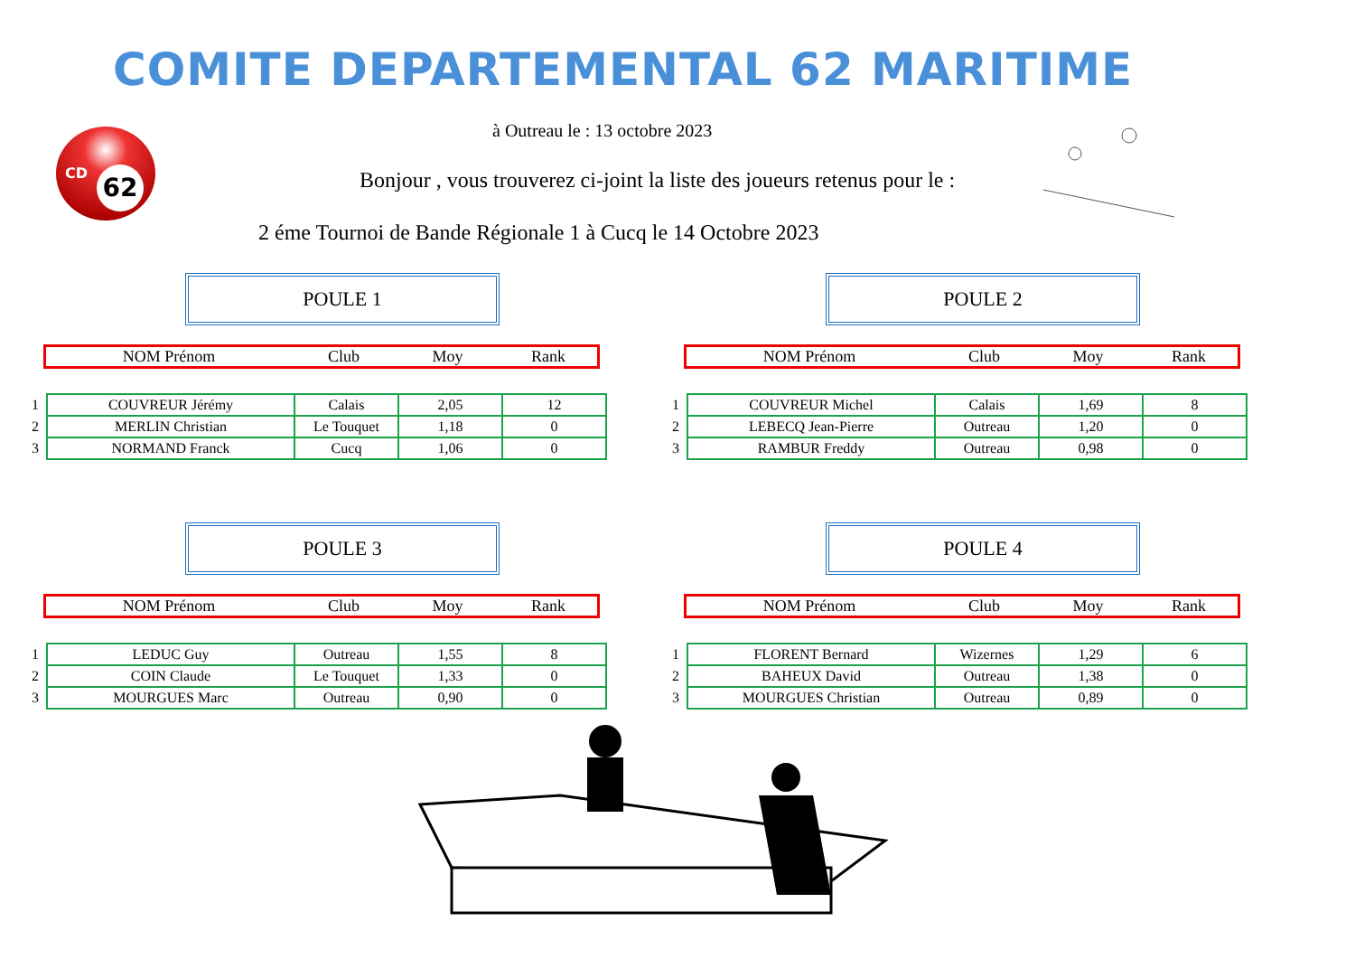COMITE DEPARTEMENTAL 62 MARITIME
CD 62 à Outreau le : 13 octobre 2023
Bonjour , vous trouverez ci-joint la liste des joueurs retenus pour le :
2 éme Tournoi de Bande Régionale 1 à Cucq le 14 Octobre 2023
POULE 1 POULE 2
| NOM Prénom | Club | Moy | Rank |
| NOM Prénom | Club | Moy | Rank |
| 1 | COUVREUR Jérémy | Calais | 2,05 | 12 |
| 2 | MERLIN Christian | Le Touquet | 1,18 | 0 |
| 3 | NORMAND Franck | Cucq | 1,06 | 0 |
| 1 | COUVREUR Michel | Calais | 1,69 | 8 |
| 2 | LEBECQ Jean-Pierre | Outreau | 1,20 | 0 |
| 3 | RAMBUR Freddy | Outreau | 0,98 | 0 |
POULE 3 POULE 4
| NOM Prénom | Club | Moy | Rank |
| NOM Prénom | Club | Moy | Rank |
| 1 | LEDUC Guy | Outreau | 1,55 | 8 |
| 2 | COIN Claude | Le Touquet | 1,33 | 0 |
| 3 | MOURGUES Marc | Outreau | 0,90 | 0 |
| 1 | FLORENT Bernard | Wizernes | 1,29 | 6 |
| 2 | BAHEUX David | Outreau | 1,38 | 0 |
| 3 | MOURGUES Christian | Outreau | 0,89 | 0 |